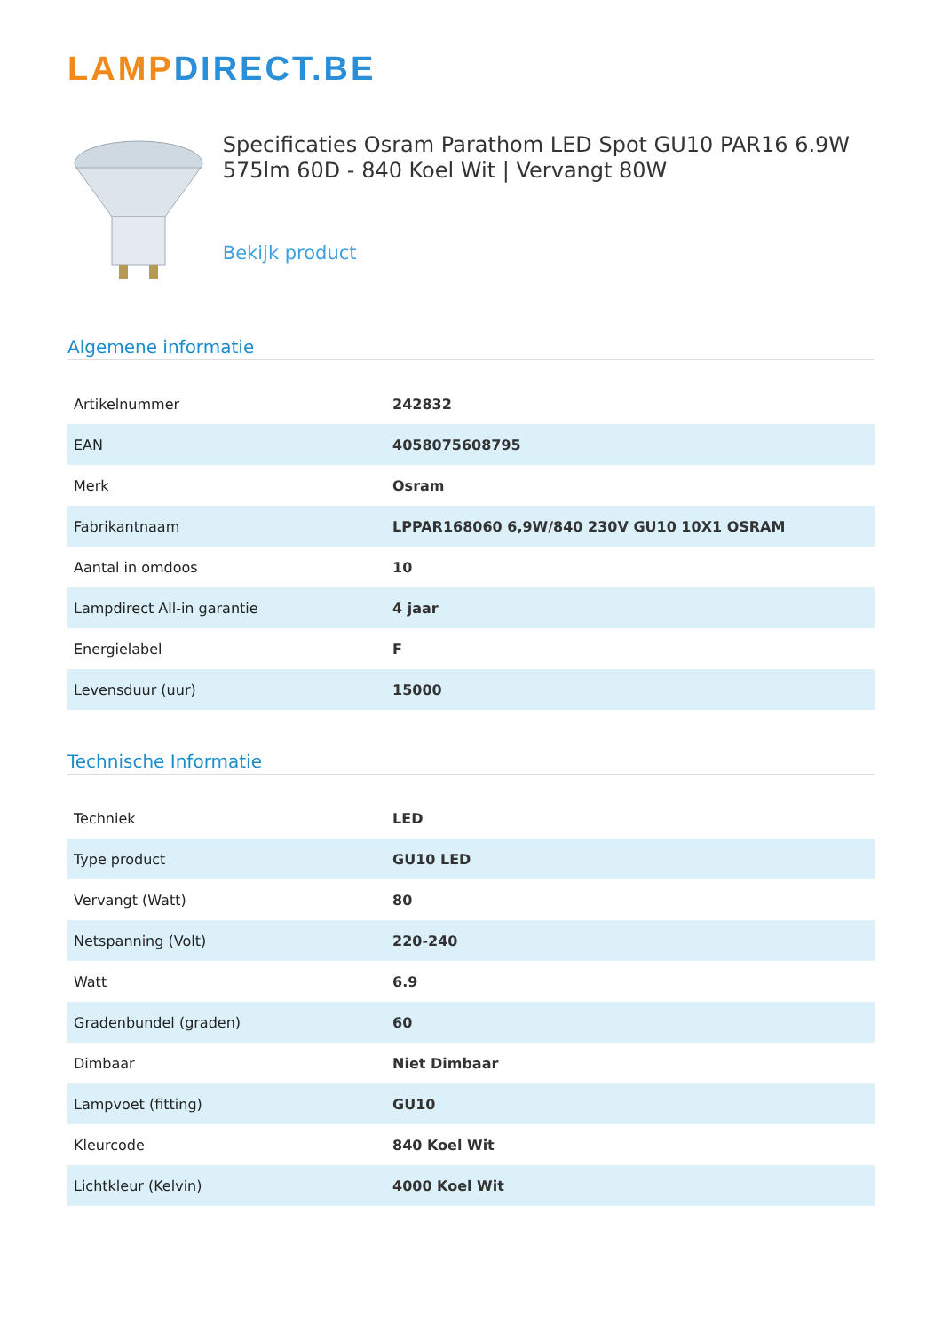LAMP DIRECT.BE
Specificaties Osram Parathom LED Spot GU10 PAR16 6.9W 575lm 60D - 840 Koel Wit | Vervangt 80W
Bekijk product
Algemene informatie
| Artikelnummer | 242832 |
| EAN | 4058075608795 |
| Merk | Osram |
| Fabrikantnaam | LPPAR168060 6,9W/840 230V GU10 10X1 OSRAM |
| Aantal in omdoos | 10 |
| Lampdirect All-in garantie | 4 jaar |
| Energielabel | F |
| Levensduur (uur) | 15000 |
Technische Informatie
| Techniek | LED |
| Type product | GU10 LED |
| Vervangt (Watt) | 80 |
| Netspanning (Volt) | 220-240 |
| Watt | 6.9 |
| Gradenbundel (graden) | 60 |
| Dimbaar | Niet Dimbaar |
| Lampvoet (fitting) | GU10 |
| Kleurcode | 840 Koel Wit |
| Lichtkleur (Kelvin) | 4000 Koel Wit |